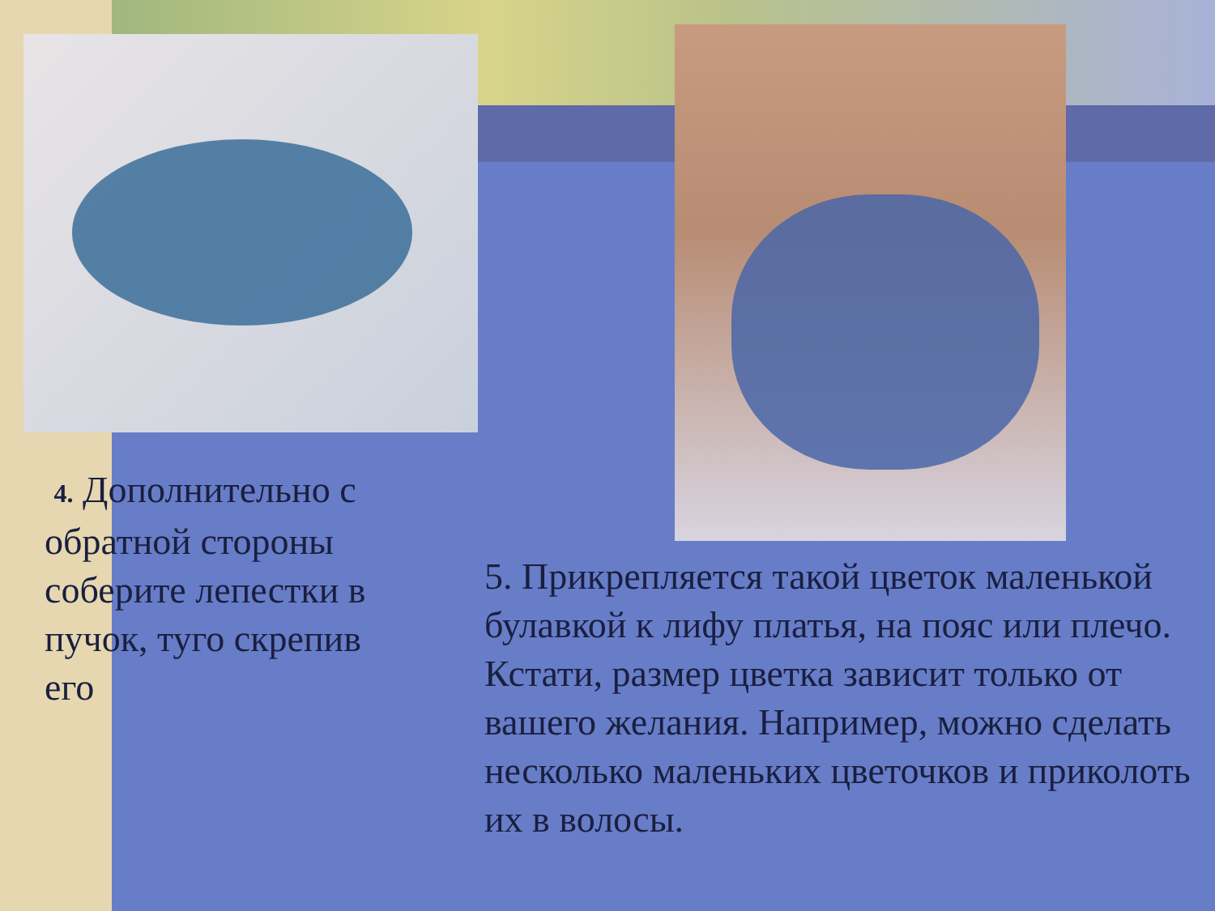4. Дополнительно с обратной стороны соберите лепестки в пучок, туго скрепив его
5. Прикрепляется такой цветок маленькой булавкой к лифу платья, на пояс или плечо. Кстати, размер цветка зависит только от вашего желания. Например, можно сделать несколько маленьких цветочков и приколоть их в волосы.